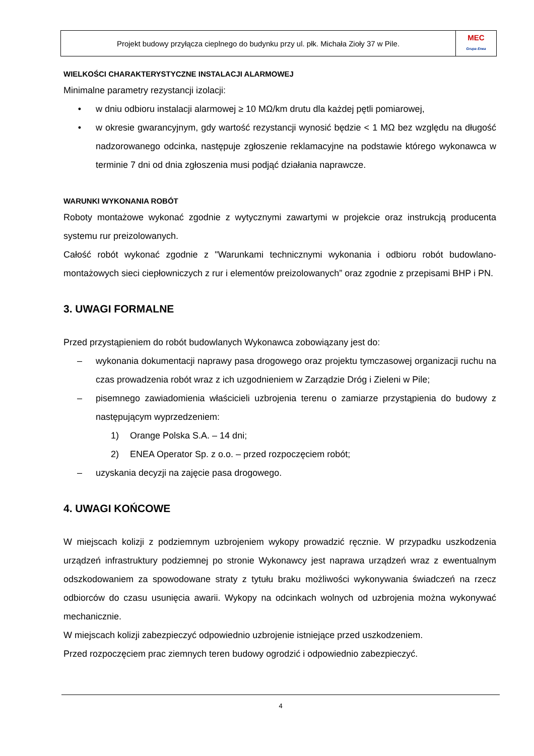| Projekt budowy przyłącza cieplnego do budynku przy ul. płk. Michała Zioły 37 w Pile. | MEC Grupa Enea |
WIELKOŚCI CHARAKTERYSTYCZNE INSTALACJI ALARMOWEJ
Minimalne parametry rezystancji izolacji:
• w dniu odbioru instalacji alarmowej ≥ 10 MΩ/km drutu dla każdej pętli pomiarowej,
• w okresie gwarancyjnym, gdy wartość rezystancji wynosić będzie < 1 MΩ bez względu na długość nadzorowanego odcinka, następuje zgłoszenie reklamacyjne na podstawie którego wykonawca w terminie 7 dni od dnia zgłoszenia musi podjąć działania naprawcze.
WARUNKI WYKONANIA ROBÓT
Roboty montażowe wykonać zgodnie z wytycznymi zawartymi w projekcie oraz instrukcją producenta systemu rur preizolowanych.
Całość robót wykonać zgodnie z "Warunkami technicznymi wykonania i odbioru robót budowlano-montażowych sieci ciepłowniczych z rur i elementów preizolowanych” oraz zgodnie z przepisami BHP i PN.
3. UWAGI FORMALNE
Przed przystąpieniem do robót budowlanych Wykonawca zobowiązany jest do:
– wykonania dokumentacji naprawy pasa drogowego oraz projektu tymczasowej organizacji ruchu na czas prowadzenia robót wraz z ich uzgodnieniem w Zarządzie Dróg i Zieleni w Pile;
– pisemnego zawiadomienia właścicieli uzbrojenia terenu o zamiarze przystąpienia do budowy z następującym wyprzedzeniem:
1) Orange Polska S.A. – 14 dni;
2) ENEA Operator Sp. z o.o. – przed rozpoczęciem robót;
– uzyskania decyzji na zajęcie pasa drogowego.
4. UWAGI KOŃCOWE
W miejscach kolizji z podziemnym uzbrojeniem wykopy prowadzić ręcznie. W przypadku uszkodzenia urządzeń infrastruktury podziemnej po stronie Wykonawcy jest naprawa urządzeń wraz z ewentualnym odszkodowaniem za spowodowane straty z tytułu braku możliwości wykonywania świadczeń na rzecz odbiorców do czasu usunięcia awarii. Wykopy na odcinkach wolnych od uzbrojenia można wykonywać mechanicznie.
W miejscach kolizji zabezpieczyć odpowiednio uzbrojenie istniejące przed uszkodzeniem.
Przed rozpoczęciem prac ziemnych teren budowy ogrodzić i odpowiednio zabezpieczyć.
4